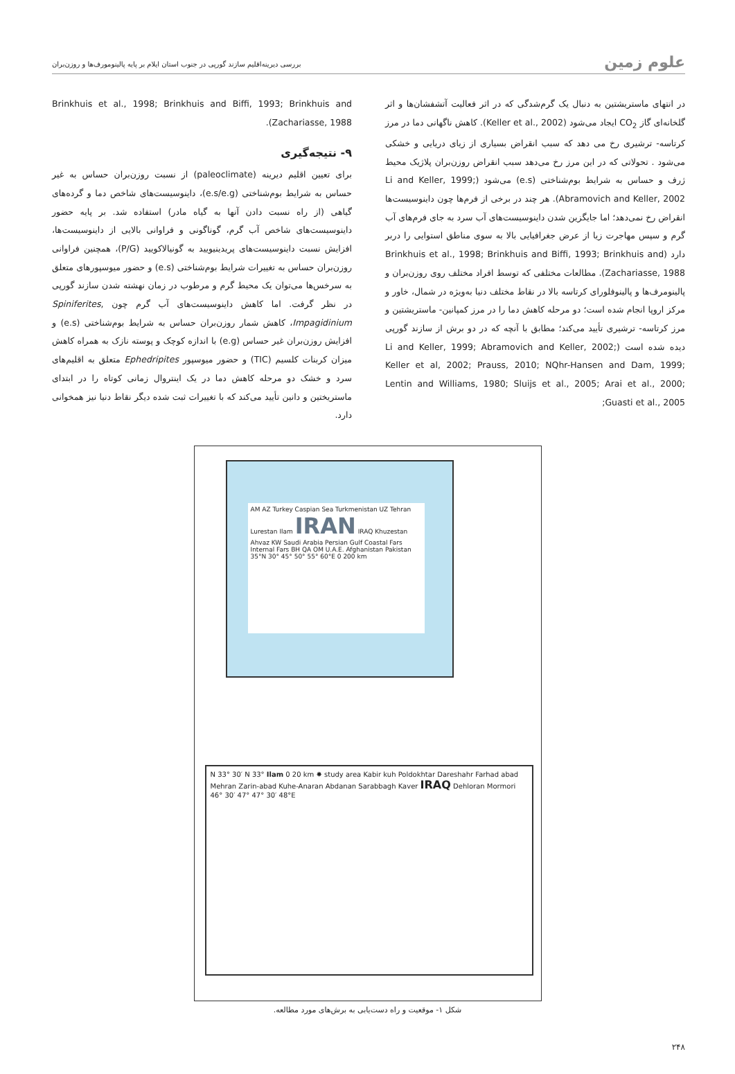علوم زمین
بررسی دیرینه‌اقلیم سازند گورپی در جنوب استان ایلام بر پایه پالینومورف‌ها و روزن‌بران
در انتهای ماستریشتین به دنبال یک گرم‌شدگی که در اثر فعالیت آتشفشان‌ها و اثر گلخانه‌ای گاز CO<sub>2</sub> ایجاد می‌شود (Keller et al., 2002). کاهش ناگهانی دما در مرز کرتاسه- ترشیری رخ می دهد که سبب انقراض بسیاری از زیای دریایی و خشکی می‌شود . تحولاتی که در این مرز رخ می‌دهد سبب انقراض روزن‌بران پلاژیک محیط ژرف و حساس به شرایط بوم‌شناختی (e.s) می‌شود (Li and Keller, 1999; Abramovich and Keller, 2002). هر چند در برخی از فرم‌ها چون داینوسیست‌ها انقراض رخ نمی‌دهد؛ اما جایگزین شدن داینوسیست‌های آب سرد به جای فرم‌های آب گرم و سپس مهاجرت زیا از عرض جغرافیایی بالا به سوی مناطق استوایی را دربر دارد (Brinkhuis et al., 1998; Brinkhuis and Biffi, 1993; Brinkhuis and Zachariasse, 1988). مطالعات مختلفی که توسط افراد مختلف روی روزن‌بران و پالینومرف‌ها و پالینوفلورای کرتاسه بالا در نقاط مختلف دنیا به‌ویژه در شمال، خاور و مرکز اروپا انجام شده است؛ دو مرحله کاهش دما را در مرز کمپانین- ماستریشتین و مرز کرتاسه- ترشیری تأیید می‌کند؛ مطابق با آنچه که در دو برش از سازند گورپی دیده شده است (Li and Keller, 1999; Abramovich and Keller, 2002; Keller et al, 2002; Prauss, 2010; NQhr-Hansen and Dam, 1999; Lentin and Williams, 1980; Sluijs et al., 2005; Arai et al., 2000; Guasti et al., 2005;
Brinkhuis et al., 1998; Brinkhuis and Biffi, 1993; Brinkhuis and Zachariasse, 1988).
۹- نتیجه‌گیری
برای تعیین اقلیم دیرینه (paleoclimate) از نسبت روزن‌بران حساس به غیر حساس به شرایط بوم‌شناختی (e.s/e.g)، داینوسیست‌های شاخص دما و گرده‌های گیاهی (از راه نسبت دادن آنها به گیاه مادر) استفاده شد. بر پایه حضور داینوسیست‌های شاخص آب گرم، گوناگونی و فراوانی بالایی از داینوسیست‌ها، افزایش نسبت داینوسیست‌های پریدینیویید به گونیالاکویید (P/G)، همچنین فراوانی روزن‌بران حساس به تغییرات شرایط بوم‌شناختی (e.s) و حضور میوسپورهای متعلق به سرخس‌ها می‌توان یک محیط گرم و مرطوب در زمان نهشته شدن سازند گورپی در نظر گرفت. اما کاهش داینوسیست‌های آب گرم چون Spiniferites, Impagidinium، کاهش شمار روزن‌بران حساس به شرایط بوم‌شناختی (e.s) و افزایش روزن‌بران غیر حساس (e.g) با اندازه کوچک و پوسته نازک به همراه کاهش میزان کربنات کلسیم (TIC) و حضور میوسپور Ephedripites متعلق به اقلیم‌های سرد و خشک دو مرحله کاهش دما در یک اینتروال زمانی کوتاه را در ابتدای ماستریختین و دانین تأیید می‌کند که با تغییرات ثبت شده دیگر نقاط دنیا نیز همخوانی دارد.
AM AZ Turkey Caspian Sea Turkmenistan UZ Tehran Lurestan Ilam IRAN IRAQ Khuzestan Ahvaz KW Saudi Arabia Persian Gulf Coastal Fars Internal Fars BH QA OM U.A.E. Afghanistan Pakistan 35°N 30° 45° 50° 55° 60°E 0 200 km
N 33° 30′ N 33° Ilam 0 20 km ✸ study area Kabir kuh Poldokhtar Dareshahr Farhad abad Mehran Zarin-abad Kuhe-Anaran Abdanan Sarabbagh Kaver IRAQ Dehloran Mormori 46° 30′ 47° 47° 30′ 48°E
شکل ۱- موقعیت و راه دست‌یابی به برش‌های مورد مطالعه.
۲۴۸